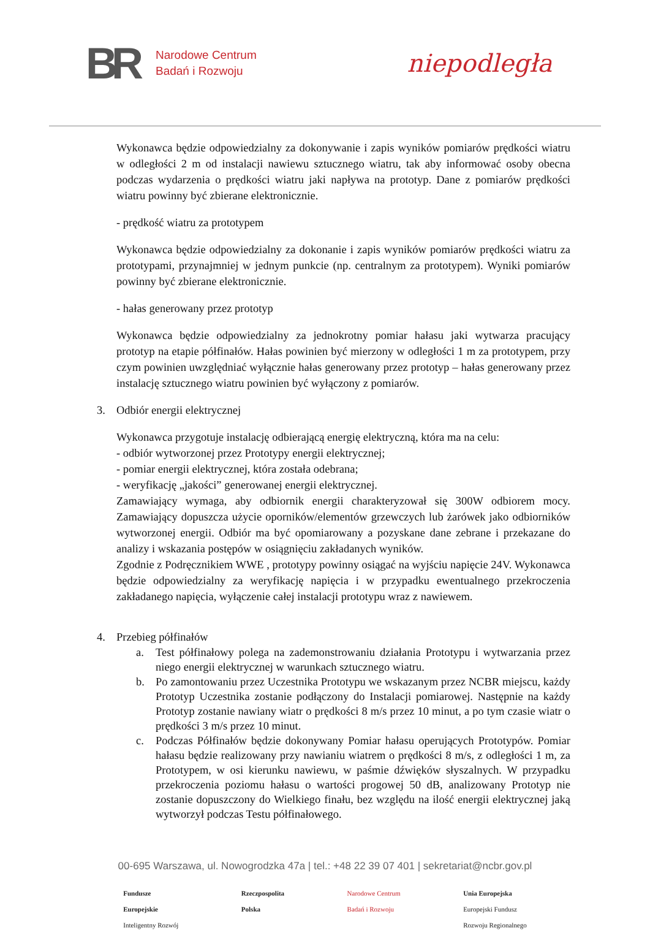BR
Narodowe Centrum
Badań i Rozwoju
niepodległa
Wykonawca będzie odpowiedzialny za dokonywanie i zapis wyników pomiarów prędkości wiatru w odległości 2 m od instalacji nawiewu sztucznego wiatru, tak aby informować osoby obecna podczas wydarzenia o prędkości wiatru jaki napływa na prototyp. Dane z pomiarów prędkości wiatru powinny być zbierane elektronicznie.
- prędkość wiatru za prototypem
Wykonawca będzie odpowiedzialny za dokonanie i zapis wyników pomiarów prędkości wiatru za prototypami, przynajmniej w jednym punkcie (np. centralnym za prototypem). Wyniki pomiarów powinny być zbierane elektronicznie.
- hałas generowany przez prototyp
Wykonawca będzie odpowiedzialny za jednokrotny pomiar hałasu jaki wytwarza pracujący prototyp na etapie półfinałów. Hałas powinien być mierzony w odległości 1 m za prototypem, przy czym powinien uwzględniać wyłącznie hałas generowany przez prototyp – hałas generowany przez instalację sztucznego wiatru powinien być wyłączony z pomiarów.
3. Odbiór energii elektrycznej
Wykonawca przygotuje instalację odbierającą energię elektryczną, która ma na celu:
- odbiór wytworzonej przez Prototypy energii elektrycznej;
- pomiar energii elektrycznej, która została odebrana;
- weryfikację „jakości” generowanej energii elektrycznej.
Zamawiający wymaga, aby odbiornik energii charakteryzował się 300W odbiorem mocy. Zamawiający dopuszcza użycie oporników/elementów grzewczych lub żarówek jako odbiorników wytworzonej energii. Odbiór ma być opomiarowany a pozyskane dane zebrane i przekazane do analizy i wskazania postępów w osiągnięciu zakładanych wyników.
Zgodnie z Podręcznikiem WWE , prototypy powinny osiągać na wyjściu napięcie 24V. Wykonawca będzie odpowiedzialny za weryfikację napięcia i w przypadku ewentualnego przekroczenia zakładanego napięcia, wyłączenie całej instalacji prototypu wraz z nawiewem.
4. Przebieg półfinałów
a. Test półfinałowy polega na zademonstrowaniu działania Prototypu i wytwarzania przez niego energii elektrycznej w warunkach sztucznego wiatru.
b. Po zamontowaniu przez Uczestnika Prototypu we wskazanym przez NCBR miejscu, każdy Prototyp Uczestnika zostanie podłączony do Instalacji pomiarowej. Następnie na każdy Prototyp zostanie nawiany wiatr o prędkości 8 m/s przez 10 minut, a po tym czasie wiatr o prędkości 3 m/s przez 10 minut.
c. Podczas Półfinałów będzie dokonywany Pomiar hałasu operujących Prototypów. Pomiar hałasu będzie realizowany przy nawianiu wiatrem o prędkości 8 m/s, z odległości 1 m, za Prototypem, w osi kierunku nawiewu, w paśmie dźwięków słyszalnych. W przypadku przekroczenia poziomu hałasu o wartości progowej 50 dB, analizowany Prototyp nie zostanie dopuszczony do Wielkiego finału, bez względu na ilość energii elektrycznej jaką wytworzył podczas Testu półfinałowego.
00-695 Warszawa, ul. Nowogrodzka 47a | tel.: +48 22 39 07 401 | sekretariat@ncbr.gov.pl
Fundusze
Europejskie
Inteligentny Rozwój
Rzeczpospolita
Polska
Narodowe Centrum
Badań i Rozwoju
Unia Europejska
Europejski Fundusz
Rozwoju Regionalnego